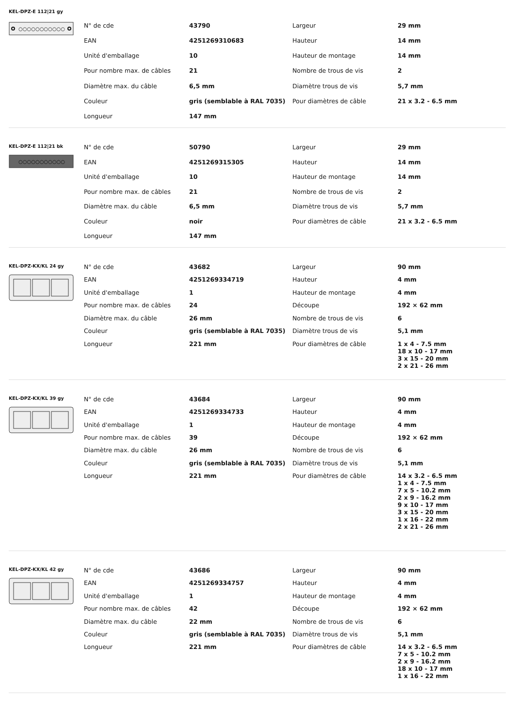KEL-DPZ-E 112|21 gy
○○○○○○○○○○○
| N° de cde | 43790 | Largeur | 29 mm |
| EAN | 4251269310683 | Hauteur | 14 mm |
| Unité d'emballage | 10 | Hauteur de montage | 14 mm |
| Pour nombre max. de câbles | 21 | Nombre de trous de vis | 2 |
| Diamètre max. du câble | 6,5 mm | Diamètre trous de vis | 5,7 mm |
| Couleur | gris (semblable à RAL 7035) | Pour diamètres de câble | 21 x 3.2 - 6.5 mm |
| Longueur | 147 mm | | |
KEL-DPZ-E 112|21 bk
○○○○○○○○○○○
| N° de cde | 50790 | Largeur | 29 mm |
| EAN | 4251269315305 | Hauteur | 14 mm |
| Unité d'emballage | 10 | Hauteur de montage | 14 mm |
| Pour nombre max. de câbles | 21 | Nombre de trous de vis | 2 |
| Diamètre max. du câble | 6,5 mm | Diamètre trous de vis | 5,7 mm |
| Couleur | noir | Pour diamètres de câble | 21 x 3.2 - 6.5 mm |
| Longueur | 147 mm | | |
KEL-DPZ-KX/KL 24 gy
| N° de cde | 43682 | Largeur | 90 mm |
| EAN | 4251269334719 | Hauteur | 4 mm |
| Unité d'emballage | 1 | Hauteur de montage | 4 mm |
| Pour nombre max. de câbles | 24 | Découpe | 192 × 62 mm |
| Diamètre max. du câble | 26 mm | Nombre de trous de vis | 6 |
| Couleur | gris (semblable à RAL 7035) | Diamètre trous de vis | 5,1 mm |
| Longueur | 221 mm | Pour diamètres de câble | 1 x 4 - 7.5 mm 18 x 10 - 17 mm 3 x 15 - 20 mm 2 x 21 - 26 mm |
KEL-DPZ-KX/KL 39 gy
| N° de cde | 43684 | Largeur | 90 mm |
| EAN | 4251269334733 | Hauteur | 4 mm |
| Unité d'emballage | 1 | Hauteur de montage | 4 mm |
| Pour nombre max. de câbles | 39 | Découpe | 192 × 62 mm |
| Diamètre max. du câble | 26 mm | Nombre de trous de vis | 6 |
| Couleur | gris (semblable à RAL 7035) | Diamètre trous de vis | 5,1 mm |
| Longueur | 221 mm | Pour diamètres de câble | 14 x 3.2 - 6.5 mm 1 x 4 - 7.5 mm 7 x 5 - 10.2 mm 2 x 9 - 16.2 mm 9 x 10 - 17 mm 3 x 15 - 20 mm 1 x 16 - 22 mm 2 x 21 - 26 mm |
KEL-DPZ-KX/KL 42 gy
| N° de cde | 43686 | Largeur | 90 mm |
| EAN | 4251269334757 | Hauteur | 4 mm |
| Unité d'emballage | 1 | Hauteur de montage | 4 mm |
| Pour nombre max. de câbles | 42 | Découpe | 192 × 62 mm |
| Diamètre max. du câble | 22 mm | Nombre de trous de vis | 6 |
| Couleur | gris (semblable à RAL 7035) | Diamètre trous de vis | 5,1 mm |
| Longueur | 221 mm | Pour diamètres de câble | 14 x 3.2 - 6.5 mm 7 x 5 - 10.2 mm 2 x 9 - 16.2 mm 18 x 10 - 17 mm 1 x 16 - 22 mm |